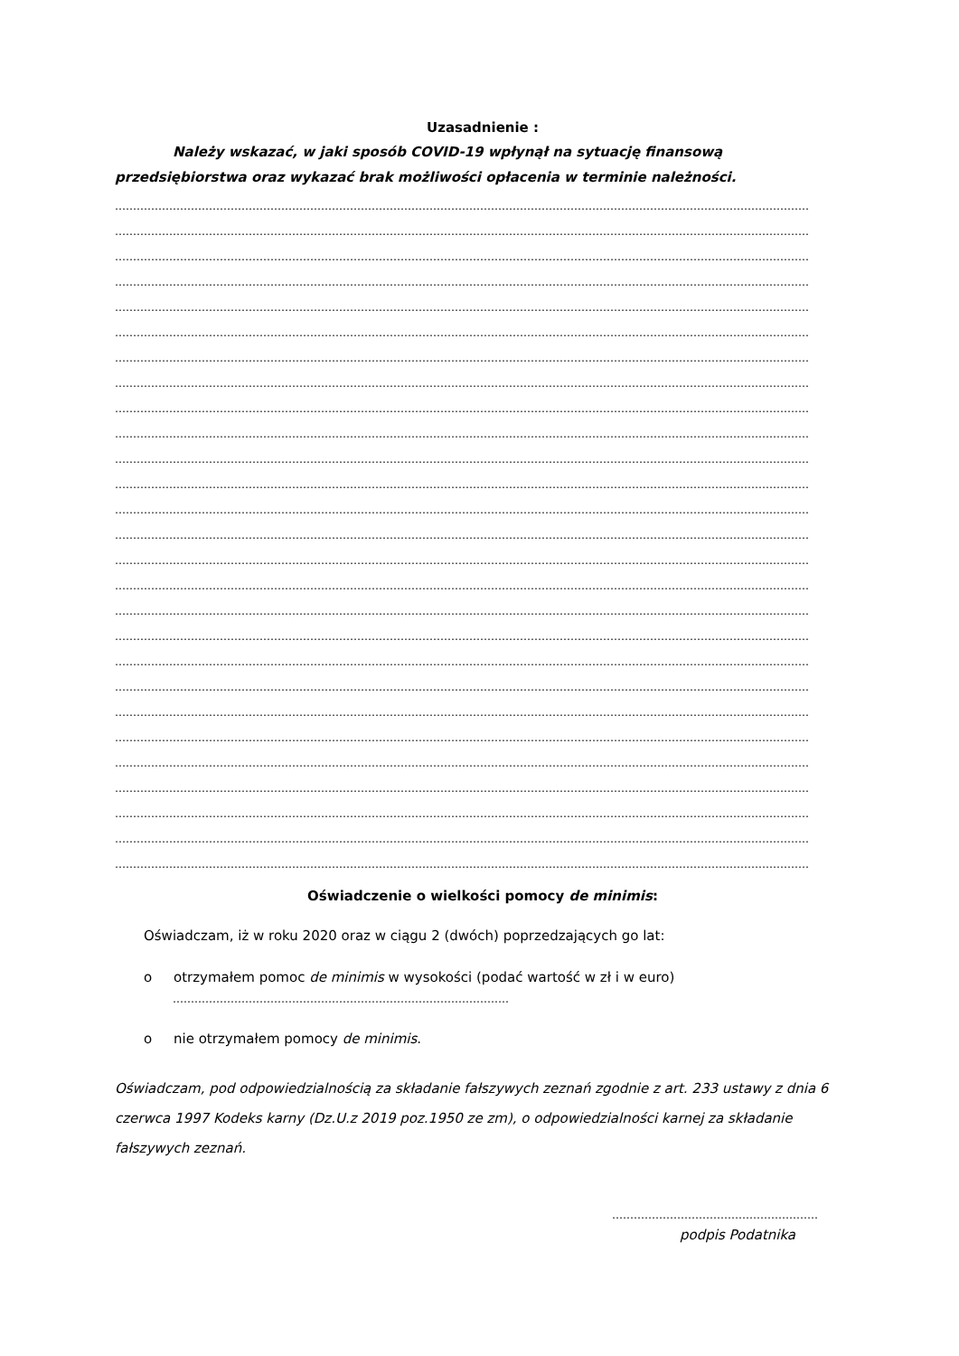Uzasadnienie :
Należy wskazać, w jaki sposób COVID-19 wpłynął na sytuację finansową przedsiębiorstwa oraz wykazać brak możliwości opłacenia w terminie należności.
…………………………………………………………………………………………………………………………………………………………………………
…………………………………………………………………………………………………………………………………………………………………………
…………………………………………………………………………………………………………………………………………………………………………
…………………………………………………………………………………………………………………………………………………………………………
…………………………………………………………………………………………………………………………………………………………………………
…………………………………………………………………………………………………………………………………………………………………………
…………………………………………………………………………………………………………………………………………………………………………
…………………………………………………………………………………………………………………………………………………………………………
…………………………………………………………………………………………………………………………………………………………………………
…………………………………………………………………………………………………………………………………………………………………………
…………………………………………………………………………………………………………………………………………………………………………
…………………………………………………………………………………………………………………………………………………………………………
…………………………………………………………………………………………………………………………………………………………………………
…………………………………………………………………………………………………………………………………………………………………………
…………………………………………………………………………………………………………………………………………………………………………
…………………………………………………………………………………………………………………………………………………………………………
…………………………………………………………………………………………………………………………………………………………………………
…………………………………………………………………………………………………………………………………………………………………………
…………………………………………………………………………………………………………………………………………………………………………
…………………………………………………………………………………………………………………………………………………………………………
…………………………………………………………………………………………………………………………………………………………………………
…………………………………………………………………………………………………………………………………………………………………………
…………………………………………………………………………………………………………………………………………………………………………
…………………………………………………………………………………………………………………………………………………………………………
…………………………………………………………………………………………………………………………………………………………………………
…………………………………………………………………………………………………………………………………………………………………………
…………………………………………………………………………………………………………………………………………………………………………
Oświadczenie o wielkości pomocy de minimis:
Oświadczam, iż w roku 2020 oraz w ciągu 2 (dwóch) poprzedzających go lat:
o otrzymałem pomoc de minimis w wysokości (podać wartość w zł i w euro)
…………………………………………………………………………………
o nie otrzymałem pomocy de minimis.
Oświadczam, pod odpowiedzialnością za składanie fałszywych zeznań zgodnie z art. 233 ustawy z dnia 6 czerwca 1997 Kodeks karny (Dz.U.z 2019 poz.1950 ze zm), o odpowiedzialności karnej za składanie fałszywych zeznań.
…………………………………………………
podpis Podatnika